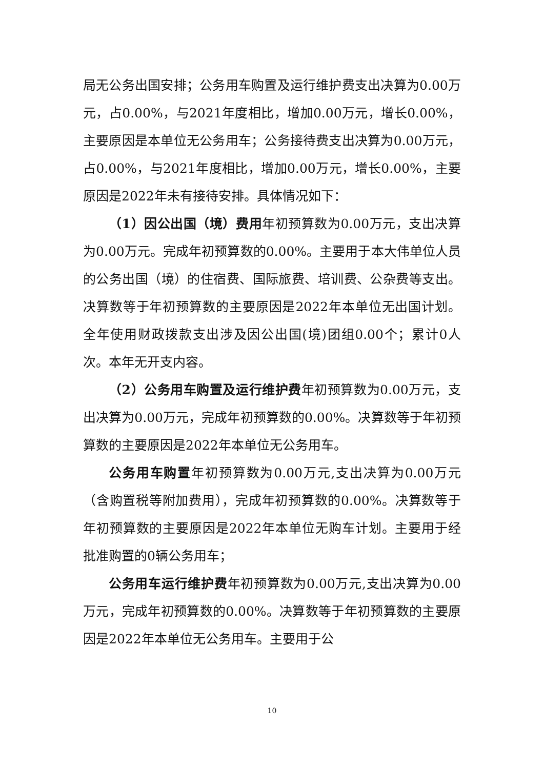局无公务出国安排；公务用车购置及运行维护费支出决算为0.00万元，占0.00%，与2021年度相比，增加0.00万元，增长0.00%，主要原因是本单位无公务用车；公务接待费支出决算为0.00万元，占0.00%，与2021年度相比，增加0.00万元，增长0.00%，主要原因是2022年未有接待安排。具体情况如下：
（1）因公出国（境）费用年初预算数为0.00万元，支出决算为0.00万元。完成年初预算数的0.00%。主要用于本大伟单位人员的公务出国（境）的住宿费、国际旅费、培训费、公杂费等支出。决算数等于年初预算数的主要原因是2022年本单位无出国计划。全年使用财政拨款支出涉及因公出国(境)团组0.00个；累计0人次。本年无开支内容。
（2）公务用车购置及运行维护费年初预算数为0.00万元，支出决算为0.00万元，完成年初预算数的0.00%。决算数等于年初预算数的主要原因是2022年本单位无公务用车。
公务用车购置年初预算数为0.00万元,支出决算为0.00万元（含购置税等附加费用），完成年初预算数的0.00%。决算数等于年初预算数的主要原因是2022年本单位无购车计划。主要用于经批准购置的0辆公务用车；
公务用车运行维护费年初预算数为0.00万元,支出决算为0.00万元，完成年初预算数的0.00%。决算数等于年初预算数的主要原因是2022年本单位无公务用车。主要用于公
10